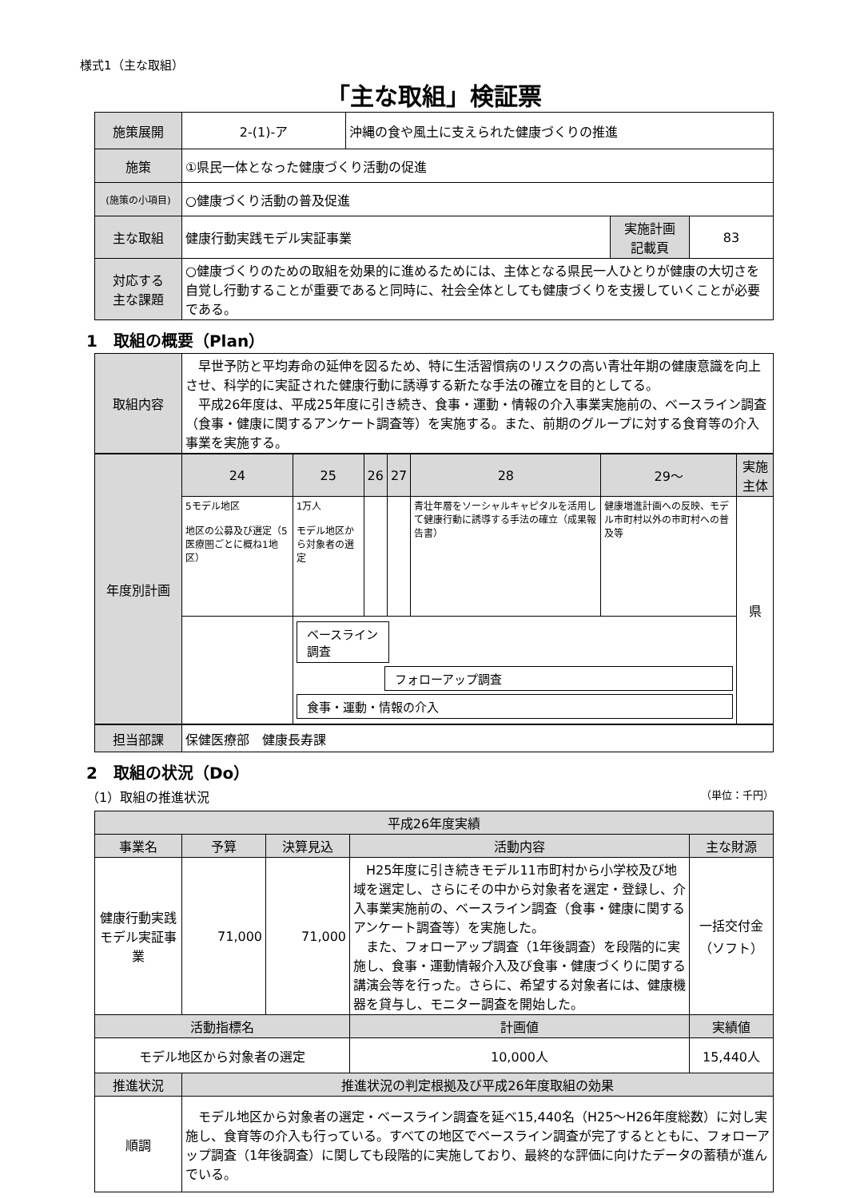様式1（主な取組）
「主な取組」検証票
| 施策展開 | 2-(1)-ア | 沖縄の食や風土に支えられた健康づくりの推進 | | |
| 施策 | ①県民一体となった健康づくり活動の促進 | | | |
| (施策の小項目) | ○健康づくり活動の普及促進 | | | |
| 主な取組 | 健康行動実践モデル実証事業 | | 実施計画 記載頁 | 83 |
| 対応する 主な課題 | ○健康づくりのための取組を効果的に進めるためには、主体となる県民一人ひとりが健康の大切さを自覚し行動することが重要であると同時に、社会全体としても健康づくりを支援していくことが必要である。 | | | |
1　取組の概要（Plan）
| 取組内容 | 早世予防と平均寿命の延伸を図るため、特に生活習慣病のリスクの高い青壮年期の健康意識を向上させ、科学的に実証された健康行動に誘導する新たな手法の確立を目的としてる。 平成26年度は、平成25年度に引き続き、食事・運動・情報の介入事業実施前の、ベースライン調査（食事・健康に関するアンケート調査等）を実施する。また、前期のグループに対する食育等の介入事業を実施する。 |
| 年度別計画 | 24 | 25 | 26 | 27 | 28 | 29～ | 実施主体 |
| --- | --- | --- | --- | --- | --- | --- | --- |
| | 5モデル地区 地区の公募及び選定（5医療圏ごとに概ね1地区） | 1万人 モデル地区から対象者の選定 | | | 青壮年層をソーシャルキャピタルを活用して健康行動に誘導する手法の確立（成果報告書） | 健康増進計画への反映、モデル市町村以外の市町村への普及等 | 県 |
| | | ベースライン調査 フォローアップ調査 食事・運動・情報の介入 | | | | | |
| 担当部課 | 保健医療部 健康長寿課 |
2　取組の状況（Do）
（1）取組の推進状況 （単位：千円）
| 平成26年度実績 | | | | | |
| --- | --- | --- | --- | --- | --- |
| 事業名 | 予算 | 決算見込 | 活動内容 | | 主な財源 |
| 健康行動実践モデル実証事業 | 71,000 | 71,000 | H25年度に引き続きモデル11市町村から小学校及び地域を選定し、さらにその中から対象者を選定・登録し、介入事業実施前の、ベースライン調査（食事・健康に関するアンケート調査等）を実施した。 また、フォローアップ調査（1年後調査）を段階的に実施し、食事・運動情報介入及び食事・健康づくりに関する講演会等を行った。さらに、希望する対象者には、健康機器を貸与し、モニター調査を開始した。 | | 一括交付金 （ソフト） |
| 活動指標名 | | | | 計画値 | 実績値 |
| モデル地区から対象者の選定 | | | | 10,000人 | 15,440人 |
| 推進状況 | 推進状況の判定根拠及び平成26年度取組の効果 | | | | |
| 順調 | モデル地区から対象者の選定・ベースライン調査を延べ15,440名（H25～H26年度総数）に対し実施し、食育等の介入も行っている。すべての地区でベースライン調査が完了するとともに、フォローアップ調査（1年後調査）に関しても段階的に実施しており、最終的な評価に向けたデータの蓄積が進んでいる。 | | | | |